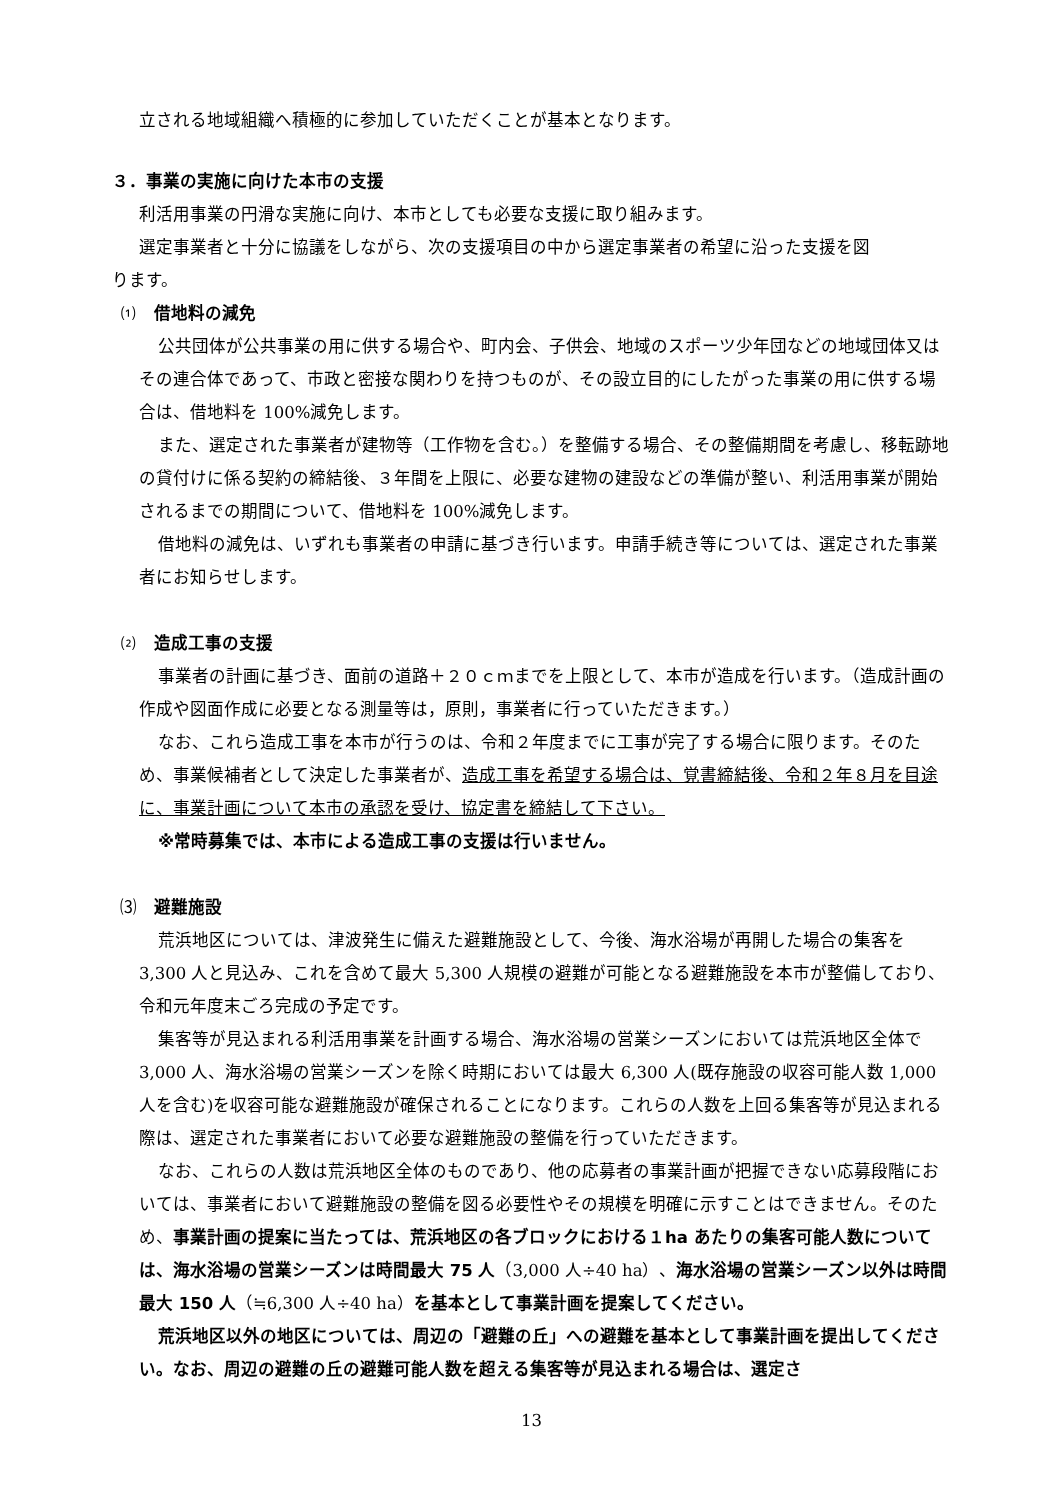立される地域組織へ積極的に参加していただくことが基本となります。
３．事業の実施に向けた本市の支援
利活用事業の円滑な実施に向け、本市としても必要な支援に取り組みます。
選定事業者と十分に協議をしながら、次の支援項目の中から選定事業者の希望に沿った支援を図
ります。
⑴　借地料の減免
公共団体が公共事業の用に供する場合や、町内会、子供会、地域のスポーツ少年団などの地域団体又はその連合体であって、市政と密接な関わりを持つものが、その設立目的にしたがった事業の用に供する場合は、借地料を 100%減免します。
また、選定された事業者が建物等（工作物を含む。）を整備する場合、その整備期間を考慮し、移転跡地の貸付けに係る契約の締結後、３年間を上限に、必要な建物の建設などの準備が整い、利活用事業が開始されるまでの期間について、借地料を 100%減免します。
借地料の減免は、いずれも事業者の申請に基づき行います。申請手続き等については、選定された事業者にお知らせします。
⑵　造成工事の支援
事業者の計画に基づき、面前の道路＋２０ｃｍまでを上限として、本市が造成を行います。（造成計画の作成や図面作成に必要となる測量等は，原則，事業者に行っていただきます。）
なお、これら造成工事を本市が行うのは、令和２年度までに工事が完了する場合に限ります。そのため、事業候補者として決定した事業者が、造成工事を希望する場合は、覚書締結後、令和２年８月を目途に、事業計画について本市の承認を受け、協定書を締結して下さい。
※常時募集では、本市による造成工事の支援は行いません。
⑶　避難施設
荒浜地区については、津波発生に備えた避難施設として、今後、海水浴場が再開した場合の集客を 3,300 人と見込み、これを含めて最大 5,300 人規模の避難が可能となる避難施設を本市が整備しており、令和元年度末ごろ完成の予定です。
集客等が見込まれる利活用事業を計画する場合、海水浴場の営業シーズンにおいては荒浜地区全体で 3,000 人、海水浴場の営業シーズンを除く時期においては最大 6,300 人(既存施設の収容可能人数 1,000 人を含む)を収容可能な避難施設が確保されることになります。これらの人数を上回る集客等が見込まれる際は、選定された事業者において必要な避難施設の整備を行っていただきます。
なお、これらの人数は荒浜地区全体のものであり、他の応募者の事業計画が把握できない応募段階においては、事業者において避難施設の整備を図る必要性やその規模を明確に示すことはできません。そのため、事業計画の提案に当たっては、荒浜地区の各ブロックにおける１ha あたりの集客可能人数については、海水浴場の営業シーズンは時間最大 75 人（3,000 人÷40 ha）、海水浴場の営業シーズン以外は時間最大 150 人（≒6,300 人÷40 ha）を基本として事業計画を提案してください。
荒浜地区以外の地区については、周辺の「避難の丘」への避難を基本として事業計画を提出してください。なお、周辺の避難の丘の避難可能人数を超える集客等が見込まれる場合は、選定さ
13